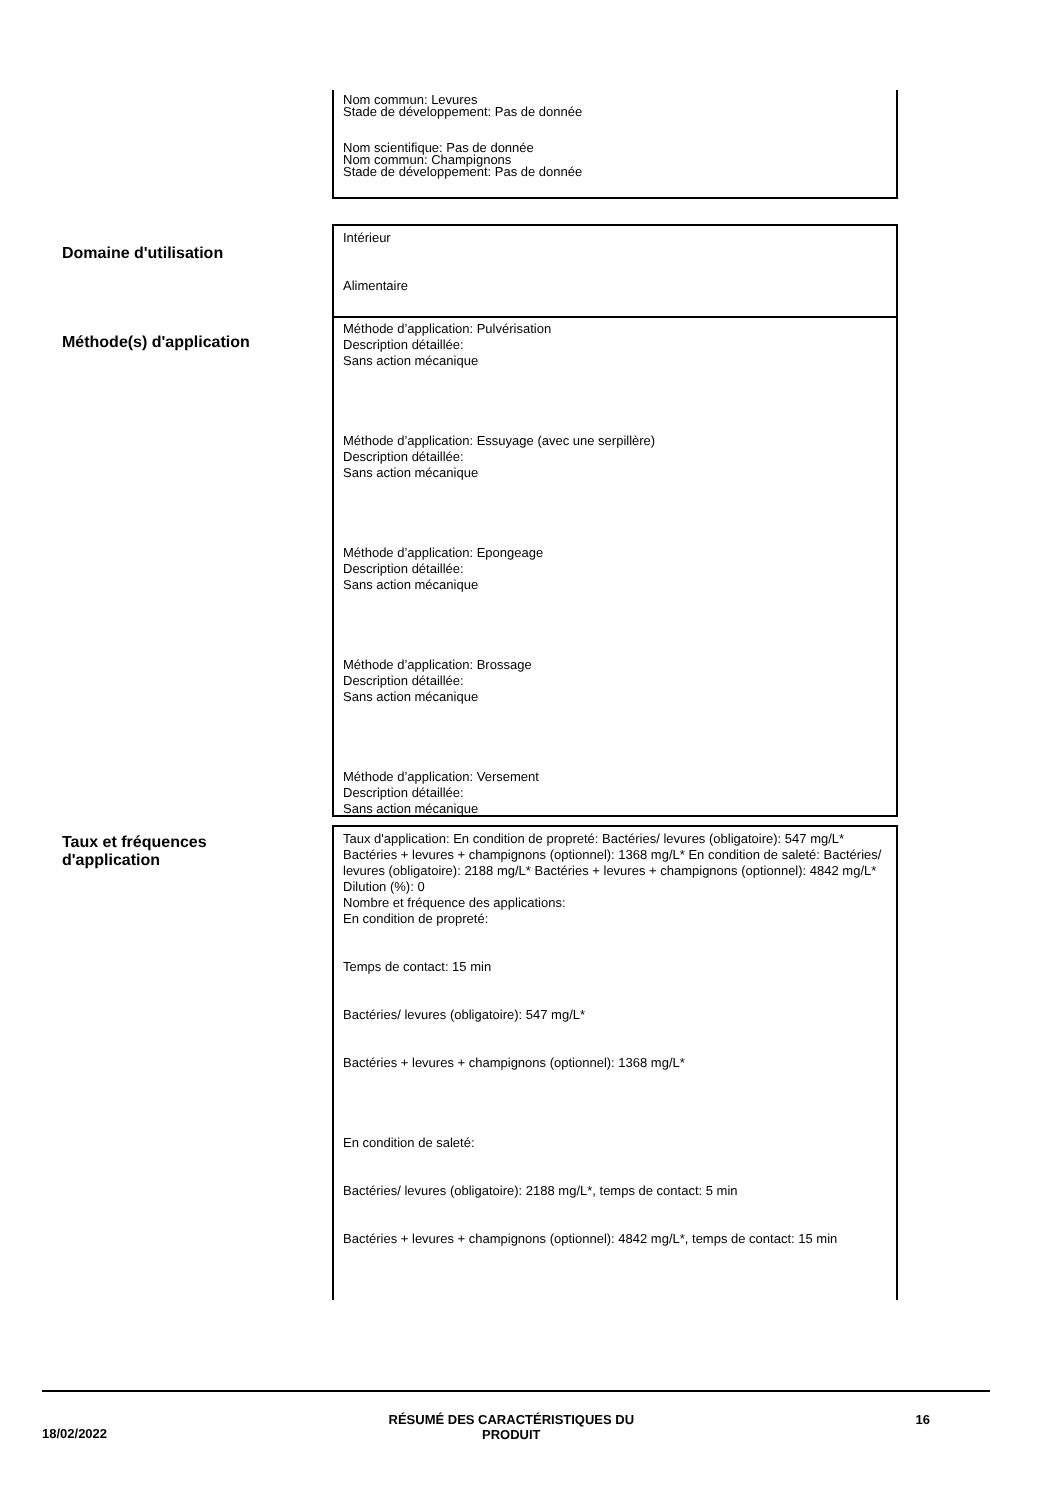Nom commun: Levures
Stade de développement: Pas de donnée
Nom scientifique: Pas de donnée
Nom commun: Champignons
Stade de développement: Pas de donnée
Domaine d'utilisation
Intérieur
Alimentaire
Méthode(s) d'application
Méthode d’application: Pulvérisation
Description détaillée:
Sans action mécanique
Méthode d’application: Essuyage (avec une serpillère)
Description détaillée:
Sans action mécanique
Méthode d’application: Epongeage
Description détaillée:
Sans action mécanique
Méthode d’application: Brossage
Description détaillée:
Sans action mécanique
Méthode d’application: Versement
Description détaillée:
Sans action mécanique
Taux et fréquences
d'application
Taux d'application: En condition de propreté: Bactéries/ levures (obligatoire): 547 mg/L* Bactéries + levures + champignons (optionnel): 1368 mg/L* En condition de saleté: Bactéries/ levures (obligatoire): 2188 mg/L* Bactéries + levures + champignons (optionnel): 4842 mg/L*
Dilution (%): 0
Nombre et fréquence des applications:
En condition de propreté:
Temps de contact: 15 min
Bactéries/ levures (obligatoire): 547 mg/L*
Bactéries + levures + champignons (optionnel): 1368 mg/L*
En condition de saleté:
Bactéries/ levures (obligatoire): 2188 mg/L*, temps de contact: 5 min
Bactéries + levures + champignons (optionnel): 4842 mg/L*, temps de contact: 15 min
18/02/2022 RÉSUMÉ DES CARACTÉRISTIQUES DU
PRODUIT 16